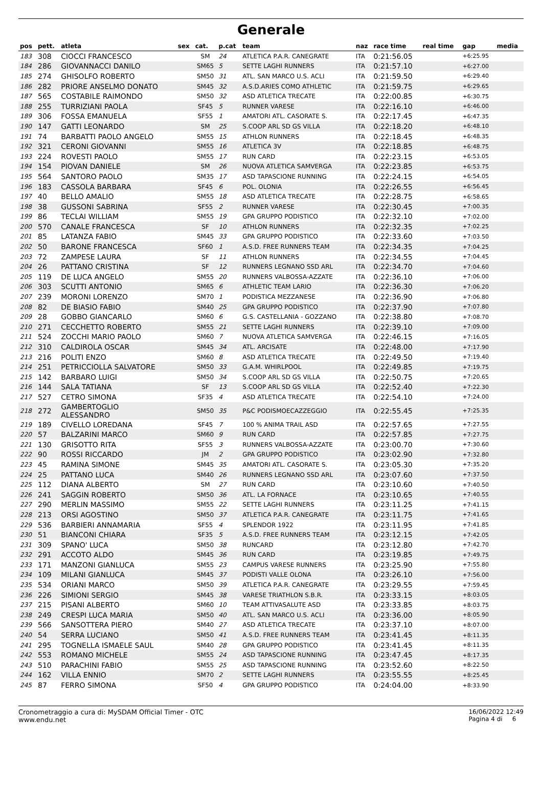Generale
| pos | pett. | atleta | sex | cat. | p.cat | team | naz | race time | real time | gap | media |
| --- | --- | --- | --- | --- | --- | --- | --- | --- | --- | --- | --- |
| 183 | 308 | CIOCCI FRANCESCO | | SM | 24 | ATLETICA P.A.R. CANEGRATE | ITA | 0:21:56.05 | | +6:25.95 | |
| 184 | 286 | GIOVANNACCI DANILO | | SM65 | 5 | SETTE LAGHI RUNNERS | ITA | 0:21:57.10 | | +6:27.00 | |
| 185 | 274 | GHISOLFO ROBERTO | | SM50 | 31 | ATL. SAN MARCO U.S. ACLI | ITA | 0:21:59.50 | | +6:29.40 | |
| 186 | 282 | PRIORE ANSELMO DONATO | | SM45 | 32 | A.S.D.ARIES COMO ATHLETIC | ITA | 0:21:59.75 | | +6:29.65 | |
| 187 | 565 | COSTABILE RAIMONDO | | SM50 | 32 | ASD ATLETICA TRECATE | ITA | 0:22:00.85 | | +6:30.75 | |
| 188 | 255 | TURRIZIANI PAOLA | | SF45 | 5 | RUNNER VARESE | ITA | 0:22:16.10 | | +6:46.00 | |
| 189 | 306 | FOSSA EMANUELA | | SF55 | 1 | AMATORI ATL. CASORATE S. | ITA | 0:22:17.45 | | +6:47.35 | |
| 190 | 147 | GATTI LEONARDO | | SM | 25 | S.COOP ARL SD GS VILLA | ITA | 0:22:18.20 | | +6:48.10 | |
| 191 | 74 | BARBATTI PAOLO ANGELO | | SM55 | 15 | ATHLON RUNNERS | ITA | 0:22:18.45 | | +6:48.35 | |
| 192 | 321 | CERONI GIOVANNI | | SM55 | 16 | ATLETICA 3V | ITA | 0:22:18.85 | | +6:48.75 | |
| 193 | 224 | ROVESTI PAOLO | | SM55 | 17 | RUN CARD | ITA | 0:22:23.15 | | +6:53.05 | |
| 194 | 154 | PIOVAN DANIELE | | SM | 26 | NUOVA ATLETICA SAMVERGA | ITA | 0:22:23.85 | | +6:53.75 | |
| 195 | 564 | SANTORO PAOLO | | SM35 | 17 | ASD TAPASCIONE RUNNING | ITA | 0:22:24.15 | | +6:54.05 | |
| 196 | 183 | CASSOLA BARBARA | | SF45 | 6 | POL. OLONIA | ITA | 0:22:26.55 | | +6:56.45 | |
| 197 | 40 | BELLO AMALIO | | SM55 | 18 | ASD ATLETICA TRECATE | ITA | 0:22:28.75 | | +6:58.65 | |
| 198 | 38 | GUSSONI SABRINA | | SF55 | 2 | RUNNER VARESE | ITA | 0:22:30.45 | | +7:00.35 | |
| 199 | 86 | TECLAI WILLIAM | | SM55 | 19 | GPA GRUPPO PODISTICO | ITA | 0:22:32.10 | | +7:02.00 | |
| 200 | 570 | CANALE FRANCESCA | | SF | 10 | ATHLON RUNNERS | ITA | 0:22:32.35 | | +7:02.25 | |
| 201 | 85 | LATANZA FABIO | | SM45 | 33 | GPA GRUPPO PODISTICO | ITA | 0:22:33.60 | | +7:03.50 | |
| 202 | 50 | BARONE FRANCESCA | | SF60 | 1 | A.S.D. FREE RUNNERS TEAM | ITA | 0:22:34.35 | | +7:04.25 | |
| 203 | 72 | ZAMPESE LAURA | | SF | 11 | ATHLON RUNNERS | ITA | 0:22:34.55 | | +7:04.45 | |
| 204 | 26 | PATTANO CRISTINA | | SF | 12 | RUNNERS LEGNANO SSD ARL | ITA | 0:22:34.70 | | +7:04.60 | |
| 205 | 119 | DE LUCA ANGELO | | SM55 | 20 | RUNNERS VALBOSSA-AZZATE | ITA | 0:22:36.10 | | +7:06.00 | |
| 206 | 303 | SCUTTI ANTONIO | | SM65 | 6 | ATHLETIC TEAM LARIO | ITA | 0:22:36.30 | | +7:06.20 | |
| 207 | 239 | MORONI LORENZO | | SM70 | 1 | PODISTICA MEZZANESE | ITA | 0:22:36.90 | | +7:06.80 | |
| 208 | 82 | DE BIASIO FABIO | | SM40 | 25 | GPA GRUPPO PODISTICO | ITA | 0:22:37.90 | | +7:07.80 | |
| 209 | 28 | GOBBO GIANCARLO | | SM60 | 6 | G.S. CASTELLANIA - GOZZANO | ITA | 0:22:38.80 | | +7:08.70 | |
| 210 | 271 | CECCHETTO ROBERTO | | SM55 | 21 | SETTE LAGHI RUNNERS | ITA | 0:22:39.10 | | +7:09.00 | |
| 211 | 524 | ZOCCHI MARIO PAOLO | | SM60 | 7 | NUOVA ATLETICA SAMVERGA | ITA | 0:22:46.15 | | +7:16.05 | |
| 212 | 310 | CALDIROLA OSCAR | | SM45 | 34 | ATL. ARCISATE | ITA | 0:22:48.00 | | +7:17.90 | |
| 213 | 216 | POLITI ENZO | | SM60 | 8 | ASD ATLETICA TRECATE | ITA | 0:22:49.50 | | +7:19.40 | |
| 214 | 251 | PETRICCIOLLA SALVATORE | | SM50 | 33 | G.A.M. WHIRLPOOL | ITA | 0:22:49.85 | | +7:19.75 | |
| 215 | 142 | BARBARO LUIGI | | SM50 | 34 | S.COOP ARL SD GS VILLA | ITA | 0:22:50.75 | | +7:20.65 | |
| 216 | 144 | SALA TATIANA | | SF | 13 | S.COOP ARL SD GS VILLA | ITA | 0:22:52.40 | | +7:22.30 | |
| 217 | 527 | CETRO SIMONA | | SF35 | 4 | ASD ATLETICA TRECATE | ITA | 0:22:54.10 | | +7:24.00 | |
| 218 | 272 | GAMBERTOGLIO ALESSANDRO | | SM50 | 35 | P&C PODISMOECAZZEGGIO | ITA | 0:22:55.45 | | +7:25.35 | |
| 219 | 189 | CIVELLO LOREDANA | | SF45 | 7 | 100 % ANIMA TRAIL ASD | ITA | 0:22:57.65 | | +7:27.55 | |
| 220 | 57 | BALZARINI MARCO | | SM60 | 9 | RUN CARD | ITA | 0:22:57.85 | | +7:27.75 | |
| 221 | 130 | GRISOTTO RITA | | SF55 | 3 | RUNNERS VALBOSSA-AZZATE | ITA | 0:23:00.70 | | +7:30.60 | |
| 222 | 90 | ROSSI RICCARDO | | JM | 2 | GPA GRUPPO PODISTICO | ITA | 0:23:02.90 | | +7:32.80 | |
| 223 | 45 | RAMINA SIMONE | | SM45 | 35 | AMATORI ATL. CASORATE S. | ITA | 0:23:05.30 | | +7:35.20 | |
| 224 | 25 | PATTANO LUCA | | SM40 | 26 | RUNNERS LEGNANO SSD ARL | ITA | 0:23:07.60 | | +7:37.50 | |
| 225 | 112 | DIANA ALBERTO | | SM | 27 | RUN CARD | ITA | 0:23:10.60 | | +7:40.50 | |
| 226 | 241 | SAGGIN ROBERTO | | SM50 | 36 | ATL. LA FORNACE | ITA | 0:23:10.65 | | +7:40.55 | |
| 227 | 290 | MERLIN MASSIMO | | SM55 | 22 | SETTE LAGHI RUNNERS | ITA | 0:23:11.25 | | +7:41.15 | |
| 228 | 213 | ORSI AGOSTINO | | SM50 | 37 | ATLETICA P.A.R. CANEGRATE | ITA | 0:23:11.75 | | +7:41.65 | |
| 229 | 536 | BARBIERI ANNAMARIA | | SF55 | 4 | SPLENDOR 1922 | ITA | 0:23:11.95 | | +7:41.85 | |
| 230 | 51 | BIANCONI CHIARA | | SF35 | 5 | A.S.D. FREE RUNNERS TEAM | ITA | 0:23:12.15 | | +7:42.05 | |
| 231 | 309 | SPANO' LUCA | | SM50 | 38 | RUNCARD | ITA | 0:23:12.80 | | +7:42.70 | |
| 232 | 291 | ACCOTO ALDO | | SM45 | 36 | RUN CARD | ITA | 0:23:19.85 | | +7:49.75 | |
| 233 | 171 | MANZONI GIANLUCA | | SM55 | 23 | CAMPUS VARESE RUNNERS | ITA | 0:23:25.90 | | +7:55.80 | |
| 234 | 109 | MILANI GIANLUCA | | SM45 | 37 | PODISTI VALLE OLONA | ITA | 0:23:26.10 | | +7:56.00 | |
| 235 | 534 | ORIANI MARCO | | SM50 | 39 | ATLETICA P.A.R. CANEGRATE | ITA | 0:23:29.55 | | +7:59.45 | |
| 236 | 226 | SIMIONI SERGIO | | SM45 | 38 | VARESE TRIATHLON S.B.R. | ITA | 0:23:33.15 | | +8:03.05 | |
| 237 | 215 | PISANI ALBERTO | | SM60 | 10 | TEAM ATTIVASALUTE ASD | ITA | 0:23:33.85 | | +8:03.75 | |
| 238 | 249 | CRESPI LUCA MARIA | | SM50 | 40 | ATL. SAN MARCO U.S. ACLI | ITA | 0:23:36.00 | | +8:05.90 | |
| 239 | 566 | SANSOTTERA PIERO | | SM40 | 27 | ASD ATLETICA TRECATE | ITA | 0:23:37.10 | | +8:07.00 | |
| 240 | 54 | SERRA LUCIANO | | SM50 | 41 | A.S.D. FREE RUNNERS TEAM | ITA | 0:23:41.45 | | +8:11.35 | |
| 241 | 295 | TOGNELLA ISMAELE SAUL | | SM40 | 28 | GPA GRUPPO PODISTICO | ITA | 0:23:41.45 | | +8:11.35 | |
| 242 | 553 | ROMANO MICHELE | | SM55 | 24 | ASD TAPASCIONE RUNNING | ITA | 0:23:47.45 | | +8:17.35 | |
| 243 | 510 | PARACHINI FABIO | | SM55 | 25 | ASD TAPASCIONE RUNNING | ITA | 0:23:52.60 | | +8:22.50 | |
| 244 | 162 | VILLA ENNIO | | SM70 | 2 | SETTE LAGHI RUNNERS | ITA | 0:23:55.55 | | +8:25.45 | |
| 245 | 87 | FERRO SIMONA | | SF50 | 4 | GPA GRUPPO PODISTICO | ITA | 0:24:04.00 | | +8:33.90 | |
Cronometraggio a cura di: MySDAM Official Timer - OTC
www.endu.net
16/06/2022 12:49
Pagina 4 di 6